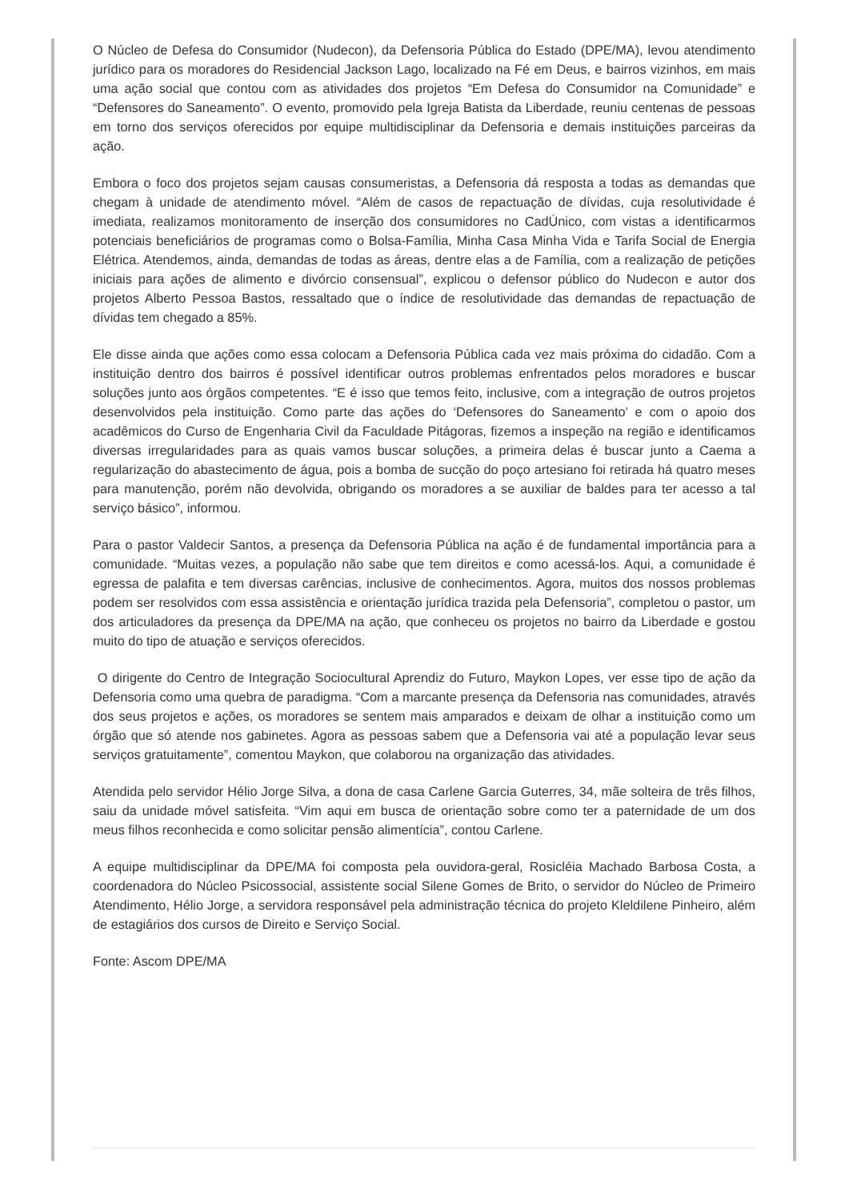O Núcleo de Defesa do Consumidor (Nudecon), da Defensoria Pública do Estado (DPE/MA), levou atendimento jurídico para os moradores do Residencial Jackson Lago, localizado na Fé em Deus, e bairros vizinhos, em mais uma ação social que contou com as atividades dos projetos “Em Defesa do Consumidor na Comunidade” e “Defensores do Saneamento”. O evento, promovido pela Igreja Batista da Liberdade, reuniu centenas de pessoas em torno dos serviços oferecidos por equipe multidisciplinar da Defensoria e demais instituições parceiras da ação.
Embora o foco dos projetos sejam causas consumeristas, a Defensoria dá resposta a todas as demandas que chegam à unidade de atendimento móvel. “Além de casos de repactuação de dívidas, cuja resolutividade é imediata, realizamos monitoramento de inserção dos consumidores no CadÚnico, com vistas a identificarmos potenciais beneficiários de programas como o Bolsa-Família, Minha Casa Minha Vida e Tarifa Social de Energia Elétrica. Atendemos, ainda, demandas de todas as áreas, dentre elas a de Família, com a realização de petições iniciais para ações de alimento e divórcio consensual”, explicou o defensor público do Nudecon e autor dos projetos Alberto Pessoa Bastos, ressaltado que o índice de resolutividade das demandas de repactuação de dívidas tem chegado a 85%.
Ele disse ainda que ações como essa colocam a Defensoria Pública cada vez mais próxima do cidadão. Com a instituição dentro dos bairros é possível identificar outros problemas enfrentados pelos moradores e buscar soluções junto aos órgãos competentes. “E é isso que temos feito, inclusive, com a integração de outros projetos desenvolvidos pela instituição. Como parte das ações do ‘Defensores do Saneamento’ e com o apoio dos acadêmicos do Curso de Engenharia Civil da Faculdade Pitágoras, fizemos a inspeção na região e identificamos diversas irregularidades para as quais vamos buscar soluções, a primeira delas é buscar junto a Caema a regularização do abastecimento de água, pois a bomba de sucção do poço artesiano foi retirada há quatro meses para manutenção, porém não devolvida, obrigando os moradores a se auxiliar de baldes para ter acesso a tal serviço básico”, informou.
Para o pastor Valdecir Santos, a presença da Defensoria Pública na ação é de fundamental importância para a comunidade. “Muitas vezes, a população não sabe que tem direitos e como acessá-los. Aqui, a comunidade é egressa de palafita e tem diversas carências, inclusive de conhecimentos. Agora, muitos dos nossos problemas podem ser resolvidos com essa assistência e orientação jurídica trazida pela Defensoria”, completou o pastor, um dos articuladores da presença da DPE/MA na ação, que conheceu os projetos no bairro da Liberdade e gostou muito do tipo de atuação e serviços oferecidos.
O dirigente do Centro de Integração Sociocultural Aprendiz do Futuro, Maykon Lopes, ver esse tipo de ação da Defensoria como uma quebra de paradigma. “Com a marcante presença da Defensoria nas comunidades, através dos seus projetos e ações, os moradores se sentem mais amparados e deixam de olhar a instituição como um órgão que só atende nos gabinetes. Agora as pessoas sabem que a Defensoria vai até a população levar seus serviços gratuitamente”, comentou Maykon, que colaborou na organização das atividades.
Atendida pelo servidor Hélio Jorge Silva, a dona de casa Carlene Garcia Guterres, 34, mãe solteira de três filhos, saiu da unidade móvel satisfeita. “Vim aqui em busca de orientação sobre como ter a paternidade de um dos meus filhos reconhecida e como solicitar pensão alimentícia”, contou Carlene.
A equipe multidisciplinar da DPE/MA foi composta pela ouvidora-geral, Rosicléia Machado Barbosa Costa, a coordenadora do Núcleo Psicossocial, assistente social Silene Gomes de Brito, o servidor do Núcleo de Primeiro Atendimento, Hélio Jorge, a servidora responsável pela administração técnica do projeto Kleldilene Pinheiro, além de estagiários dos cursos de Direito e Serviço Social.
Fonte: Ascom DPE/MA